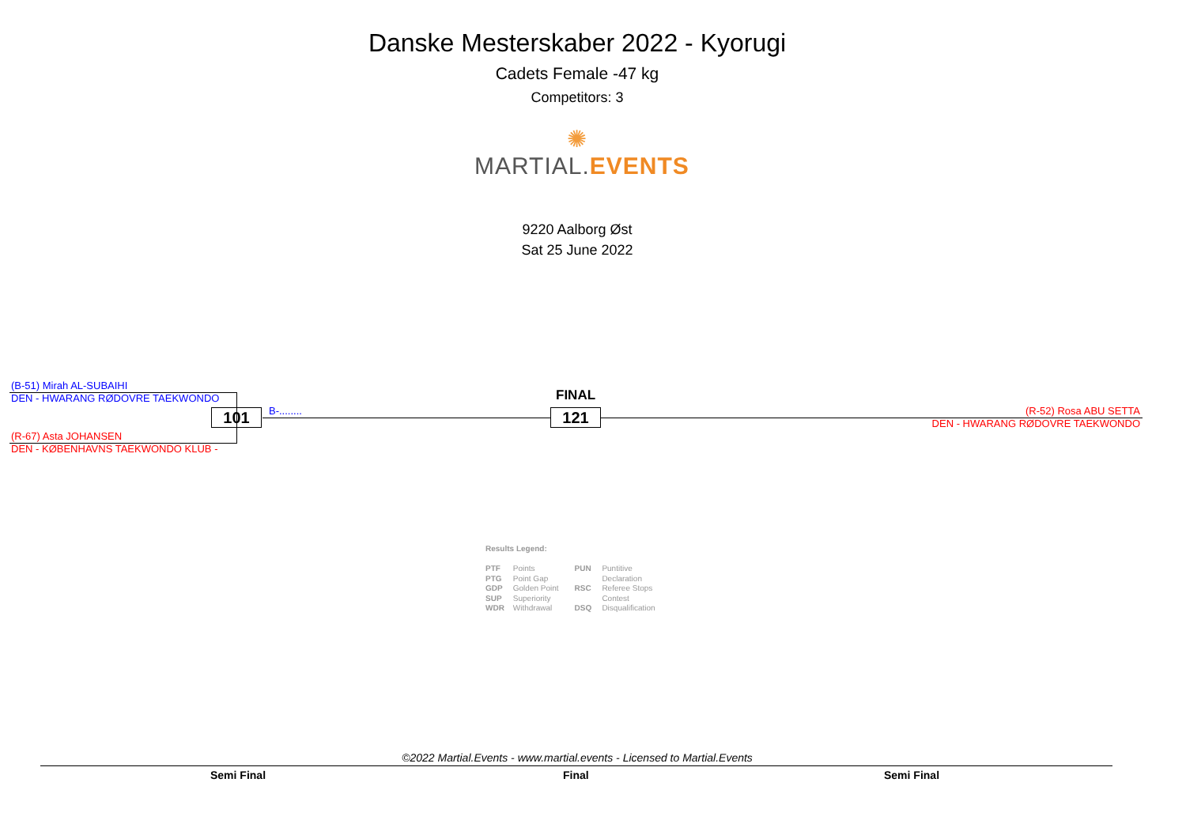Danske Mesterskaber 2022 - Kyorugi
Cadets Female -47 kg
Competitors: 3
✺
MARTIAL. EVENTS
9220 Aalborg Øst
Sat 25 June 2022
(B-51) Mirah AL-SUBAIHI
DEN - HWARANG RØDOVRE TAEKWONDO
(R-67) Asta JOHANSEN
DEN - KØBENHAVNS TAEKWONDO KLUB -
101 B-........
FINAL
121 (R-52) Rosa ABU SETTA
DEN - HWARANG RØDOVRE TAEKWONDO
Results Legend:
PTF Points
PTG Point Gap
GDP Golden Point
SUP Superiority
WDR Withdrawal
PUN Puntitive
Declaration
RSC Referee Stops
Contest
DSQ Disqualification
©2022 Martial.Events - www.martial.events - Licensed to Martial.Events
Semi Final Final Semi Final